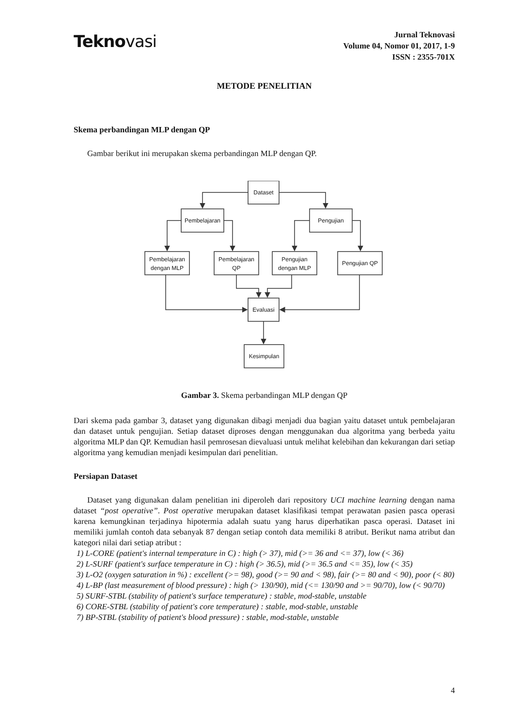Teknovasi
Jurnal Teknovasi
Volume 04, Nomor 01, 2017, 1-9
ISSN : 2355-701X
METODE PENELITIAN
Skema perbandingan MLP dengan QP
Gambar berikut ini merupakan skema perbandingan MLP dengan QP.
Dataset
Pembelajaran
Pengujian
Pembelajaran
dengan MLP
Pembelajaran
QP
Pengujian
dengan MLP
Pengujian QP
Evaluasi
Kesimpulan
Gambar 3. Skema perbandingan MLP dengan QP
Dari skema pada gambar 3, dataset yang digunakan dibagi menjadi dua bagian yaitu dataset untuk pembelajaran dan dataset untuk pengujian. Setiap dataset diproses dengan menggunakan dua algoritma yang berbeda yaitu algoritma MLP dan QP. Kemudian hasil pemrosesan dievaluasi untuk melihat kelebihan dan kekurangan dari setiap algoritma yang kemudian menjadi kesimpulan dari penelitian.
Persiapan Dataset
Dataset yang digunakan dalam penelitian ini diperoleh dari repository UCI machine learning dengan nama dataset “post operative”. Post operative merupakan dataset klasifikasi tempat perawatan pasien pasca operasi karena kemungkinan terjadinya hipotermia adalah suatu yang harus diperhatikan pasca operasi. Dataset ini memiliki jumlah contoh data sebanyak 87 dengan setiap contoh data memiliki 8 atribut. Berikut nama atribut dan kategori nilai dari setiap atribut :
1) L-CORE (patient's internal temperature in C) : high (> 37), mid (>= 36 and <= 37), low (< 36)
2) L-SURF (patient's surface temperature in C) : high (> 36.5), mid (>= 36.5 and <= 35), low (< 35)
3) L-O2 (oxygen saturation in %) : excellent (>= 98), good (>= 90 and < 98), fair (>= 80 and < 90), poor (< 80)
4) L-BP (last measurement of blood pressure) : high (> 130/90), mid (<= 130/90 and >= 90/70), low (< 90/70)
5) SURF-STBL (stability of patient's surface temperature) : stable, mod-stable, unstable
6) CORE-STBL (stability of patient's core temperature) : stable, mod-stable, unstable
7) BP-STBL (stability of patient's blood pressure) : stable, mod-stable, unstable
4